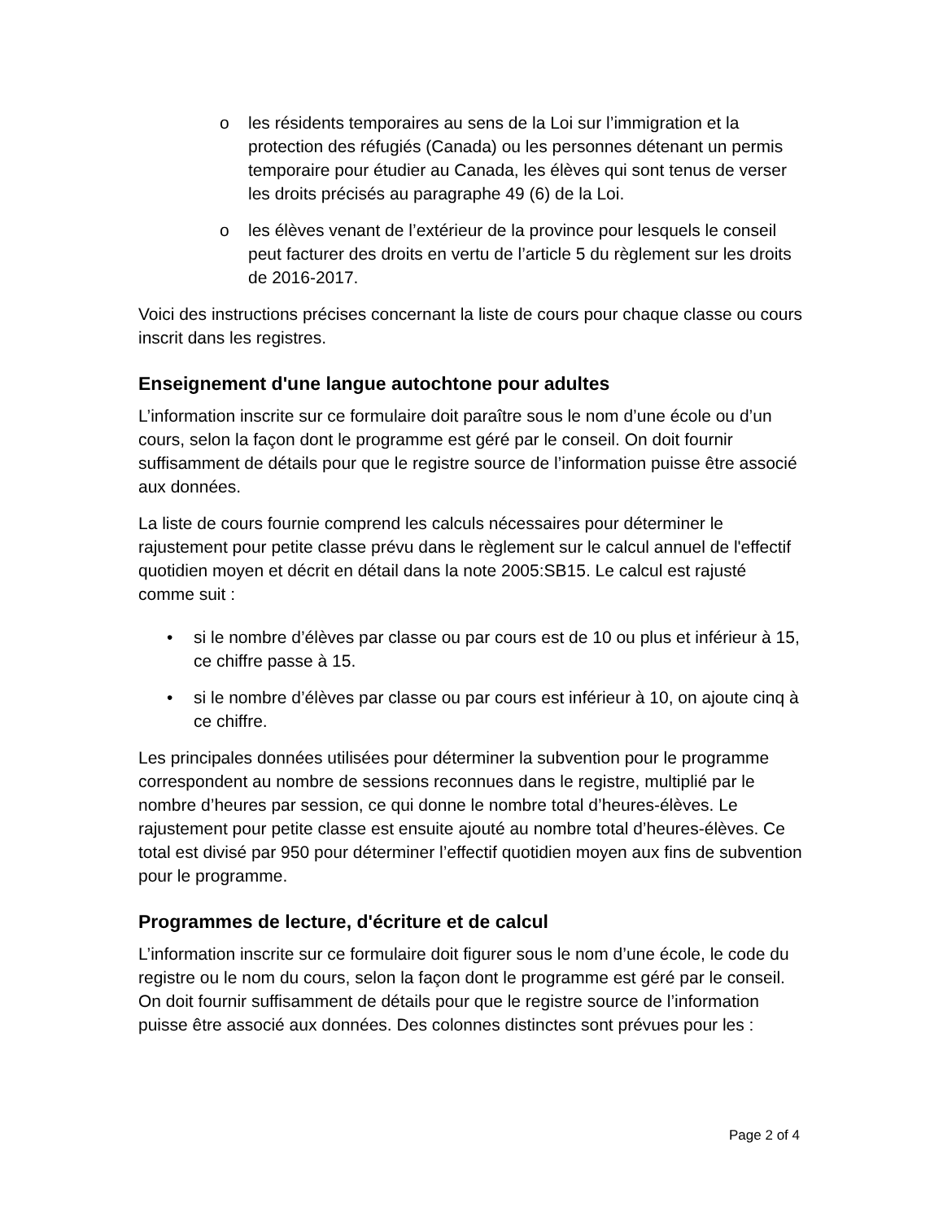o les résidents temporaires au sens de la Loi sur l’immigration et la protection des réfugiés (Canada) ou les personnes détenant un permis temporaire pour étudier au Canada, les élèves qui sont tenus de verser les droits précisés au paragraphe 49 (6) de la Loi.
o les élèves venant de l’extérieur de la province pour lesquels le conseil peut facturer des droits en vertu de l’article 5 du règlement sur les droits de 2016-2017.
Voici des instructions précises concernant la liste de cours pour chaque classe ou cours inscrit dans les registres.
Enseignement d'une langue autochtone pour adultes
L’information inscrite sur ce formulaire doit paraître sous le nom d’une école ou d’un cours, selon la façon dont le programme est géré par le conseil. On doit fournir suffisamment de détails pour que le registre source de l’information puisse être associé aux données.
La liste de cours fournie comprend les calculs nécessaires pour déterminer le rajustement pour petite classe prévu dans le règlement sur le calcul annuel de l'effectif quotidien moyen et décrit en détail dans la note 2005:SB15. Le calcul est rajusté comme suit :
• si le nombre d’élèves par classe ou par cours est de 10 ou plus et inférieur à 15, ce chiffre passe à 15.
• si le nombre d’élèves par classe ou par cours est inférieur à 10, on ajoute cinq à ce chiffre.
Les principales données utilisées pour déterminer la subvention pour le programme correspondent au nombre de sessions reconnues dans le registre, multiplié par le nombre d’heures par session, ce qui donne le nombre total d’heures-élèves. Le rajustement pour petite classe est ensuite ajouté au nombre total d’heures-élèves. Ce total est divisé par 950 pour déterminer l’effectif quotidien moyen aux fins de subvention pour le programme.
Programmes de lecture, d'écriture et de calcul
L’information inscrite sur ce formulaire doit figurer sous le nom d’une école, le code du registre ou le nom du cours, selon la façon dont le programme est géré par le conseil. On doit fournir suffisamment de détails pour que le registre source de l’information puisse être associé aux données. Des colonnes distinctes sont prévues pour les :
Page 2 of 4